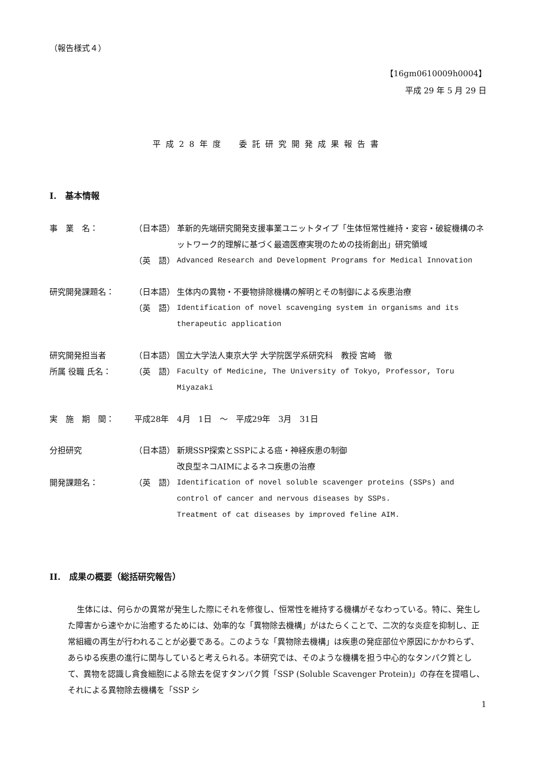（報告様式４）
【16gm0610009h0004】
平成 29 年 5 月 29 日
平成28年度　委託研究開発成果報告書
I.　基本情報
事　業　名： （日本語） 革新的先端研究開発支援事業ユニットタイプ「生体恒常性維持・変容・破綻機構のネットワーク的理解に基づく最適医療実現のための技術創出」研究領域
（英　語） Advanced Research and Development Programs for Medical Innovation
研究開発課題名： （日本語） 生体内の異物・不要物排除機構の解明とその制御による疾患治療
（英　語） Identification of novel scavenging system in organisms and its therapeutic application
研究開発担当者 （日本語） 国立大学法人東京大学 大学院医学系研究科　教授 宮崎　徹
所属 役職 氏名： （英　語） Faculty of Medicine, The University of Tokyo, Professor, Toru Miyazaki
実　施　期　間： 平成28年　4月　1日　～　平成29年　3月　31日
分担研究 （日本語） 新規SSP探索とSSPによる癌・神経疾患の制御
改良型ネコAIMによるネコ疾患の治療
開発課題名： （英　語） Identification of novel soluble scavenger proteins (SSPs) and control of cancer and nervous diseases by SSPs.
Treatment of cat diseases by improved feline AIM.
II.　成果の概要（総括研究報告）
生体には、何らかの異常が発生した際にそれを修復し、恒常性を維持する機構がそなわっている。特に、発生した障害から速やかに治癒するためには、効率的な「異物除去機構」がはたらくことで、二次的な炎症を抑制し、正常組織の再生が行われることが必要である。このような「異物除去機構」は疾患の発症部位や原因にかかわらず、あらゆる疾患の進行に関与していると考えられる。本研究では、そのような機構を担う中心的なタンパク質として、異物を認識し貪食細胞による除去を促すタンパク質「SSP (Soluble Scavenger Protein)」の存在を提唱し、それによる異物除去機構を「SSP シ
1